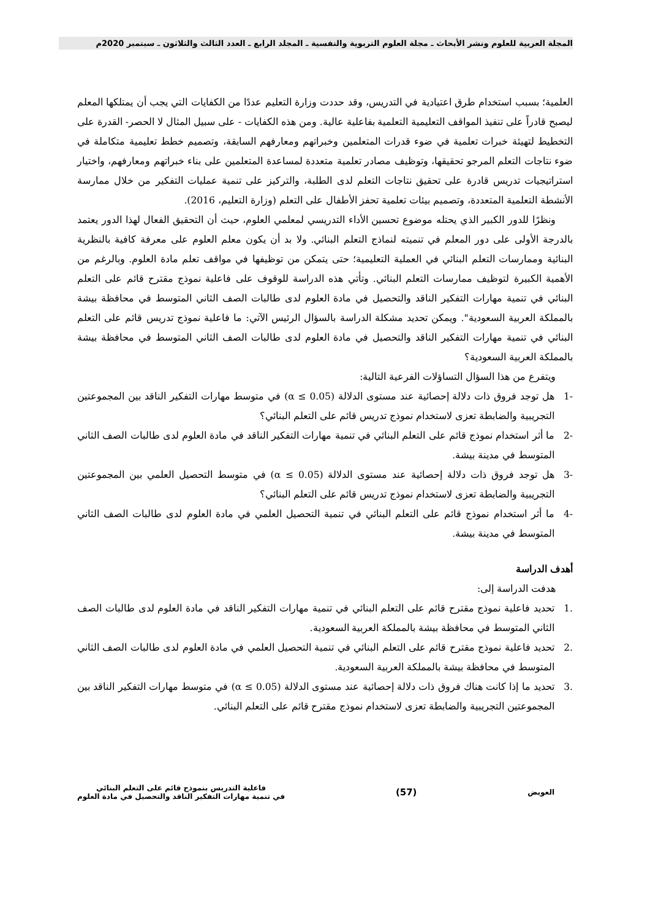المجلة العربية للعلوم ونشر الأبحاث ـ مجلة العلوم التربوية والنفسية ـ المجلد الرابع ـ العدد الثالث والثلاثون ـ سبتمبر 2020م
العلمية؛ بسبب استخدام طرق اعتيادية في التدريس، وقد حددت وزارة التعليم عددًا من الكفايات التي يجب أن يمتلكها المعلم ليصبح قادراً على تنفيذ المواقف التعليمية التعلمية بفاعلية عالية. ومن هذه الكفايات - على سبيل المثال لا الحصر- القدرة على التخطيط لتهيئة خبرات تعلمية في ضوء قدرات المتعلمين وخبراتهم ومعارفهم السابقة، وتصميم خطط تعليمية متكاملة في ضوء نتاجات التعلم المرجو تحقيقها، وتوظيف مصادر تعلمية متعددة لمساعدة المتعلمين على بناء خبراتهم ومعارفهم، واختيار استراتيجيات تدريس قادرة على تحقيق نتاجات التعلم لدى الطلبة، والتركيز على تنمية عمليات التفكير من خلال ممارسة الأنشطة التعلمية المتعددة، وتصميم بيئات تعلمية تحفز الأطفال على التعلم (وزارة التعليم، 2016).
ونظرًا للدور الكبير الذي يحتله موضوع تحسين الأداء التدريسي لمعلمي العلوم، حيث أن التحقيق الفعال لهذا الدور يعتمد بالدرجة الأولى على دور المعلم في تنميته لنماذج التعلم البنائي. ولا بد أن يكون معلم العلوم على معرفة كافية بالنظرية البنائية وممارسات التعلم البنائي في العملية التعليمية؛ حتى يتمكن من توظيفها في مواقف تعلم مادة العلوم. وبالرغم من الأهمية الكبيرة لتوظيف ممارسات التعلم البنائي. وتأتي هذه الدراسة للوقوف على فاعلية نموذج مقترح قائم على التعلم البنائي في تنمية مهارات التفكير الناقد والتحصيل في مادة العلوم لدى طالبات الصف الثاني المتوسط في محافظة بيشة بالمملكة العربية السعودية". ويمكن تحديد مشكلة الدراسة بالسؤال الرئيس الآتي: ما فاعلية نموذج تدريس قائم على التعلم البنائي في تنمية مهارات التفكير الناقد والتحصيل في مادة العلوم لدى طالبات الصف الثاني المتوسط في محافظة بيشة بالمملكة العربية السعودية؟
ويتفرع من هذا السؤال التساؤلات الفرعية التالية:
-1 هل توجد فروق ذات دلالة إحصائية عند مستوى الدلالة (α ≤ 0.05) في متوسط مهارات التفكير الناقد بين المجموعتين التجريبية والضابطة تعزى لاستخدام نموذج تدريس قائم على التعلم البنائي؟
-2 ما أثر استخدام نموذج قائم على التعلم البنائي في تنمية مهارات التفكير الناقد في مادة العلوم لدى طالبات الصف الثاني المتوسط في مدينة بيشة.
-3 هل توجد فروق ذات دلالة إحصائية عند مستوى الدلالة (α ≤ 0.05) في متوسط التحصيل العلمي بين المجموعتين التجريبية والضابطة تعزى لاستخدام نموذج تدريس قائم على التعلم البنائي؟
-4 ما أثر استخدام نموذج قائم على التعلم البنائي في تنمية التحصيل العلمي في مادة العلوم لدى طالبات الصف الثاني المتوسط في مدينة بيشة.
أهدف الدراسة
هدفت الدراسة إلى:
.1 تحديد فاعلية نموذج مقترح قائم على التعلم البنائي في تنمية مهارات التفكير الناقد في مادة العلوم لدى طالبات الصف الثاني المتوسط في محافظة بيشة بالمملكة العربية السعودية.
.2 تحديد فاعلية نموذج مقترح قائم على التعلم البنائي في تنمية التحصيل العلمي في مادة العلوم لدى طالبات الصف الثاني المتوسط في محافظة بيشة بالمملكة العربية السعودية.
.3 تحديد ما إذا كانت هناك فروق ذات دلالة إحصائية عند مستوى الدلالة (α ≤ 0.05) في متوسط مهارات التفكير الناقد بين المجموعتين التجريبية والضابطة تعزى لاستخدام نموذج مقترح قائم على التعلم البنائي.
العويض
(57)
فاعلية التدريس بنموذج قائم على التعلم البنائي
في تنمية مهارات التفكير الناقد والتحصيل في مادة العلوم